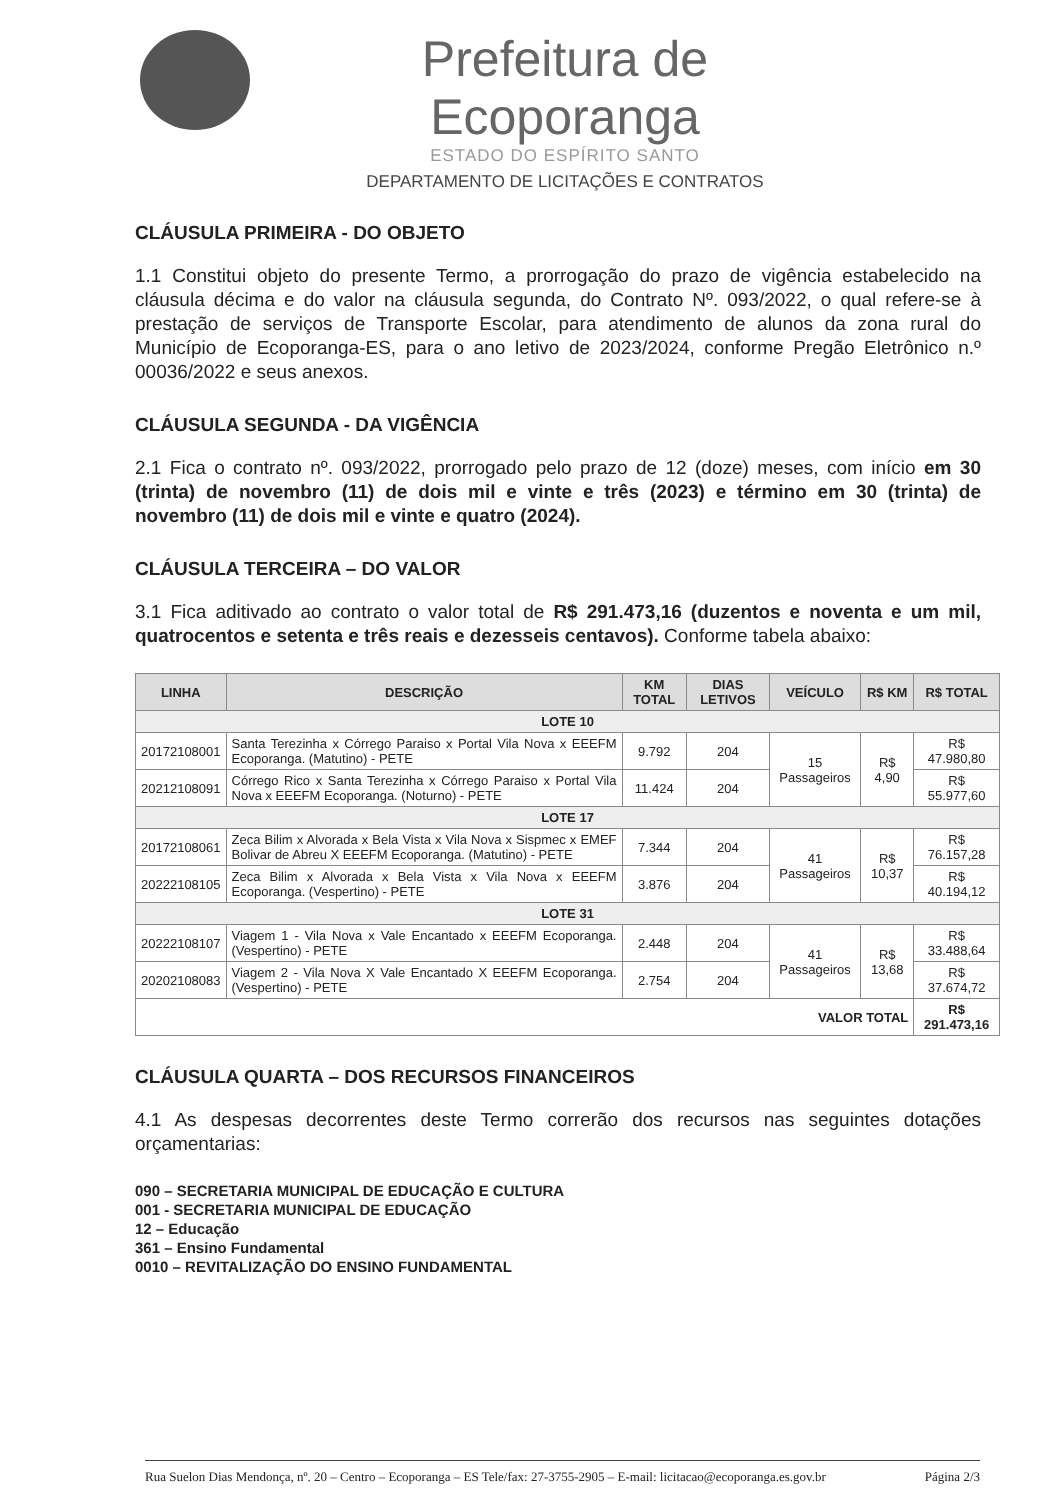Prefeitura de Ecoporanga
ESTADO DO ESPÍRITO SANTO
DEPARTAMENTO DE LICITAÇÕES E CONTRATOS
CLÁUSULA PRIMEIRA - DO OBJETO
1.1 Constitui objeto do presente Termo, a prorrogação do prazo de vigência estabelecido na cláusula décima e do valor na cláusula segunda, do Contrato Nº. 093/2022, o qual refere-se à prestação de serviços de Transporte Escolar, para atendimento de alunos da zona rural do Município de Ecoporanga-ES, para o ano letivo de 2023/2024, conforme Pregão Eletrônico n.º 00036/2022 e seus anexos.
CLÁUSULA SEGUNDA - DA VIGÊNCIA
2.1 Fica o contrato nº. 093/2022, prorrogado pelo prazo de 12 (doze) meses, com início em 30 (trinta) de novembro (11) de dois mil e vinte e três (2023) e término em 30 (trinta) de novembro (11) de dois mil e vinte e quatro (2024).
CLÁUSULA TERCEIRA – DO VALOR
3.1 Fica aditivado ao contrato o valor total de R$ 291.473,16 (duzentos e noventa e um mil, quatrocentos e setenta e três reais e dezesseis centavos). Conforme tabela abaixo:
| LINHA | DESCRIÇÃO | KM TOTAL | DIAS LETIVOS | VEÍCULO | R$ KM | R$ TOTAL |
| --- | --- | --- | --- | --- | --- | --- |
| LOTE 10 | | | | | | |
| 20172108001 | Santa Terezinha x Córrego Paraiso x Portal Vila Nova x EEEFM Ecoporanga. (Matutino) - PETE | 9.792 | 204 | 15 Passageiros | R$ 4,90 | R$ 47.980,80 |
| 20212108091 | Córrego Rico x Santa Terezinha x Córrego Paraiso x Portal Vila Nova x EEEFM Ecoporanga. (Noturno) - PETE | 11.424 | 204 | | | R$ 55.977,60 |
| LOTE 17 | | | | | | |
| 20172108061 | Zeca Bilim x Alvorada x Bela Vista x Vila Nova x Sispmec x EMEF Bolivar de Abreu X EEEFM Ecoporanga. (Matutino) - PETE | 7.344 | 204 | 41 Passageiros | R$ 10,37 | R$ 76.157,28 |
| 20222108105 | Zeca Bilim x Alvorada x Bela Vista x Vila Nova x EEEFM Ecoporanga. (Vespertino) - PETE | 3.876 | 204 | | | R$ 40.194,12 |
| LOTE 31 | | | | | | |
| 20222108107 | Viagem 1 - Vila Nova x Vale Encantado x EEEFM Ecoporanga. (Vespertino) - PETE | 2.448 | 204 | 41 Passageiros | R$ 13,68 | R$ 33.488,64 |
| 20202108083 | Viagem 2 - Vila Nova X Vale Encantado X EEEFM Ecoporanga. (Vespertino) - PETE | 2.754 | 204 | | | R$ 37.674,72 |
| VALOR TOTAL | | | | | | R$ 291.473,16 |
CLÁUSULA QUARTA – DOS RECURSOS FINANCEIROS
4.1 As despesas decorrentes deste Termo correrão dos recursos nas seguintes dotações orçamentarias:
090 – SECRETARIA MUNICIPAL DE EDUCAÇÃO E CULTURA
001 - SECRETARIA MUNICIPAL DE EDUCAÇÃO
12 – Educação
361 – Ensino Fundamental
0010 – REVITALIZAÇÃO DO ENSINO FUNDAMENTAL
Rua Suelon Dias Mendonça, nº. 20 – Centro – Ecoporanga – ES Tele/fax: 27-3755-2905 – E-mail: licitacao@ecoporanga.es.gov.br Página 2/3